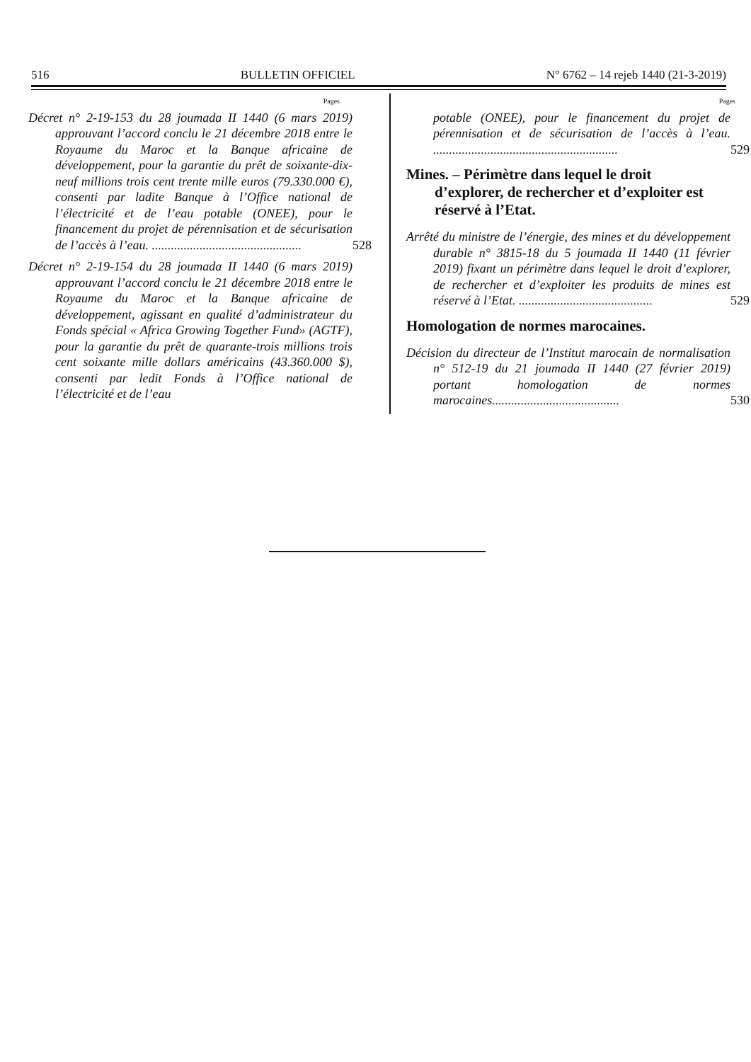516 BULLETIN OFFICIEL N° 6762 – 14 rejeb 1440 (21-3-2019)
Pages
Décret n° 2-19-153 du 28 joumada II 1440 (6 mars 2019) approuvant l’accord conclu le 21 décembre 2018 entre le Royaume du Maroc et la Banque africaine de développement, pour la garantie du prêt de soixante-dix-neuf millions trois cent trente mille euros (79.330.000 €), consenti par ladite Banque à l’Office national de l’électricité et de l’eau potable (ONEE), pour le financement du projet de pérennisation et de sécurisation de l’accès à l’eau. ...............................................
528
Décret n° 2-19-154 du 28 joumada II 1440 (6 mars 2019) approuvant l’accord conclu le 21 décembre 2018 entre le Royaume du Maroc et la Banque africaine de développement, agissant en qualité d’administrateur du Fonds spécial « Africa Growing Together Fund» (AGTF), pour la garantie du prêt de quarante-trois millions trois cent soixante mille dollars américains (43.360.000 $), consenti par ledit Fonds à l’Office national de l’électricité et de l’eau
Pages
potable (ONEE), pour le financement du projet de pérennisation et de sécurisation de l’accès à l’eau. ..........................................................
529
Mines. – Périmètre dans lequel le droit d’explorer, de rechercher et d’exploiter est réservé à l’Etat.
Arrêté du ministre de l’énergie, des mines et du développement durable n° 3815-18 du 5 joumada II 1440 (11 février 2019) fixant un périmètre dans lequel le droit d’explorer, de rechercher et d’exploiter les produits de mines est réservé à l’Etat. ..........................................
529
Homologation de normes marocaines.
Décision du directeur de l’Institut marocain de normalisation n° 512-19 du 21 joumada II 1440 (27 février 2019) portant homologation de normes marocaines........................................
530